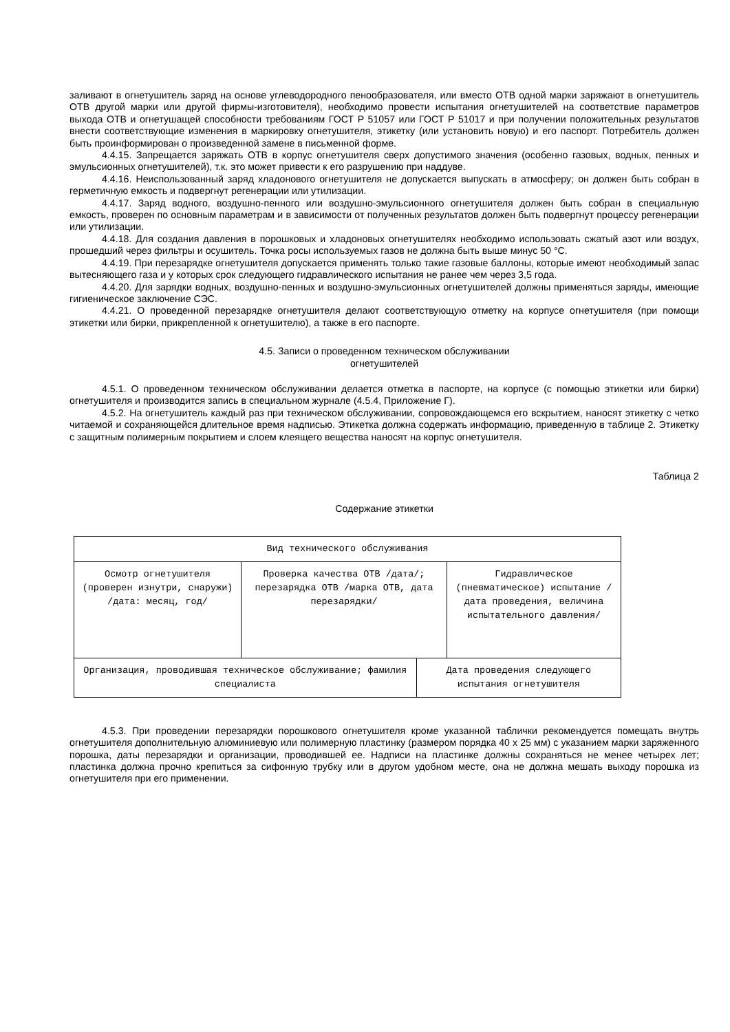заливают в огнетушитель заряд на основе углеводородного пенообразователя, или вместо ОТВ одной марки заряжают в огнетушитель ОТВ другой марки или другой фирмы-изготовителя), необходимо провести испытания огнетушителей на соответствие параметров выхода ОТВ и огнетушащей способности требованиям ГОСТ Р 51057 или ГОСТ Р 51017 и при получении положительных результатов внести соответствующие изменения в маркировку огнетушителя, этикетку (или установить новую) и его паспорт. Потребитель должен быть проинформирован о произведенной замене в письменной форме.
4.4.15. Запрещается заряжать ОТВ в корпус огнетушителя сверх допустимого значения (особенно газовых, водных, пенных и эмульсионных огнетушителей), т.к. это может привести к его разрушению при наддуве.
4.4.16. Неиспользованный заряд хладонового огнетушителя не допускается выпускать в атмосферу; он должен быть собран в герметичную емкость и подвергнут регенерации или утилизации.
4.4.17. Заряд водного, воздушно-пенного или воздушно-эмульсионного огнетушителя должен быть собран в специальную емкость, проверен по основным параметрам и в зависимости от полученных результатов должен быть подвергнут процессу регенерации или утилизации.
4.4.18. Для создания давления в порошковых и хладоновых огнетушителях необходимо использовать сжатый азот или воздух, прошедший через фильтры и осушитель. Точка росы используемых газов не должна быть выше минус 50 °С.
4.4.19. При перезарядке огнетушителя допускается применять только такие газовые баллоны, которые имеют необходимый запас вытесняющего газа и у которых срок следующего гидравлического испытания не ранее чем через 3,5 года.
4.4.20. Для зарядки водных, воздушно-пенных и воздушно-эмульсионных огнетушителей должны применяться заряды, имеющие гигиеническое заключение СЭС.
4.4.21. О проведенной перезарядке огнетушителя делают соответствующую отметку на корпусе огнетушителя (при помощи этикетки или бирки, прикрепленной к огнетушителю), а также в его паспорте.
4.5. Записи о проведенном техническом обслуживании
огнетушителей
4.5.1. О проведенном техническом обслуживании делается отметка в паспорте, на корпусе (с помощью этикетки или бирки) огнетушителя и производится запись в специальном журнале (4.5.4, Приложение Г).
4.5.2. На огнетушитель каждый раз при техническом обслуживании, сопровождающемся его вскрытием, наносят этикетку с четко читаемой и сохраняющейся длительное время надписью. Этикетка должна содержать информацию, приведенную в таблице 2. Этикетку с защитным полимерным покрытием и слоем клеящего вещества наносят на корпус огнетушителя.
Таблица 2
Содержание этикетки
| Вид технического обслуживания | | | |
| Осмотр огнетушителя (проверен изнутри, снаружи) /дата: месяц, год/ | Проверка качества ОТВ /дата/; перезарядка ОТВ /марка ОТВ, дата перезарядки/ | | Гидравлическое (пневматическое) испытание /дата проведения, величина испытательного давления/ |
| Организация, проводившая техническое обслуживание; фамилия специалиста | | Дата проведения следующего испытания огнетушителя | |
4.5.3. При проведении перезарядки порошкового огнетушителя кроме указанной таблички рекомендуется помещать внутрь огнетушителя дополнительную алюминиевую или полимерную пластинку (размером порядка 40 х 25 мм) с указанием марки заряженного порошка, даты перезарядки и организации, проводившей ее. Надписи на пластинке должны сохраняться не менее четырех лет; пластинка должна прочно крепиться за сифонную трубку или в другом удобном месте, она не должна мешать выходу порошка из огнетушителя при его применении.